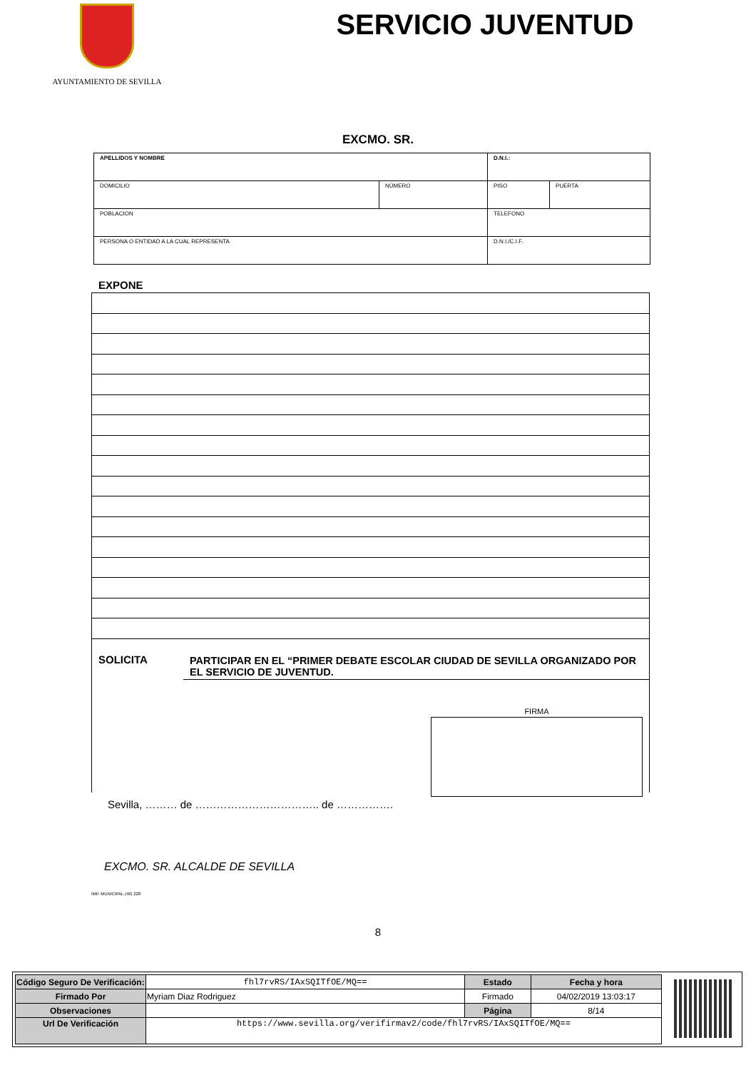AYUNTAMIENTO DE SEVILLA
SERVICIO JUVENTUD
EXCMO. SR.
| APELLIDOS Y NOMBRE | | D.N.I.: | |
| DOMICILIO | NÚMERO | PISO | PUERTA |
| POBLACION | | TELEFONO | |
| PERSONA O ENTIDAD A LA CUAL REPRESENTA | | D.N.I./C.I.F. | |
EXPONE
SOLICITA
PARTICIPAR EN EL “PRIMER DEBATE ESCOLAR CIUDAD DE SEVILLA ORGANIZADO POR EL SERVICIO DE JUVENTUD.
FIRMA
Sevilla, ……… de …………………………….. de …………….
EXCMO. SR. ALCALDE DE SEVILLA
IMP. MUNICIPAL (46) 228
8
| Código Seguro De Verificación: | fhl7rvRS/IAxSQITfOE/MQ== | Estado | Fecha y hora |
| Firmado Por | Myriam Diaz Rodriguez | Firmado | 04/02/2019 13:03:17 |
| Observaciones | | Página | 8/14 |
| Url De Verificación | https://www.sevilla.org/verifirmav2/code/fhl7rvRS/IAxSQITfOE/MQ== | | |